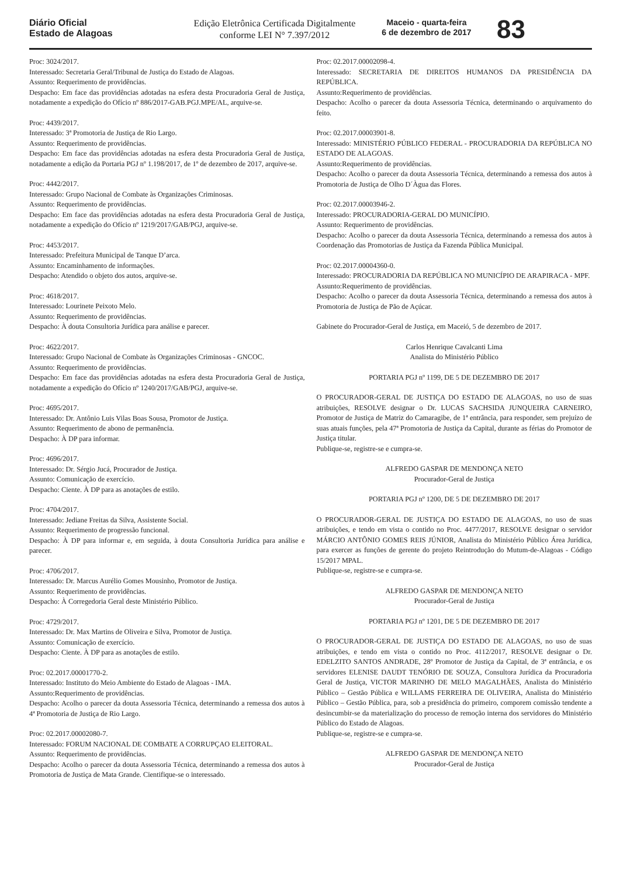Diário Oficial
Estado de Alagoas
Edição Eletrônica Certificada Digitalmente
conforme LEI N° 7.397/2012
Maceio - quarta-feira
6 de dezembro de 2017
83
Proc: 3024/2017.
Interessado: Secretaria Geral/Tribunal de Justiça do Estado de Alagoas.
Assunto: Requerimento de providências.
Despacho: Em face das providências adotadas na esfera desta Procuradoria Geral de Justiça, notadamente a expedição do Ofício nº 886/2017-GAB.PGJ.MPE/AL, arquive-se.
Proc: 4439/2017.
Interessado: 3ª Promotoria de Justiça de Rio Largo.
Assunto: Requerimento de providências.
Despacho: Em face das providências adotadas na esfera desta Procuradoria Geral de Justiça, notadamente a edição da Portaria PGJ nº 1.198/2017, de 1º de dezembro de 2017, arquive-se.
Proc: 4442/2017.
Interessado: Grupo Nacional de Combate às Organizações Criminosas.
Assunto: Requerimento de providências.
Despacho: Em face das providências adotadas na esfera desta Procuradoria Geral de Justiça, notadamente a expedição do Ofício nº 1219/2017/GAB/PGJ, arquive-se.
Proc: 4453/2017.
Interessado: Prefeitura Municipal de Tanque D’arca.
Assunto: Encaminhamento de informações.
Despacho: Atendido o objeto dos autos, arquive-se.
Proc: 4618/2017.
Interessado: Lourinete Peixoto Melo.
Assunto: Requerimento de providências.
Despacho: À douta Consultoria Jurídica para análise e parecer.
Proc: 4622/2017.
Interessado: Grupo Nacional de Combate às Organizações Criminosas - GNCOC.
Assunto: Requerimento de providências.
Despacho: Em face das providências adotadas na esfera desta Procuradoria Geral de Justiça, notadamente a expedição do Ofício nº 1240/2017/GAB/PGJ, arquive-se.
Proc: 4695/2017.
Interessado: Dr. Antônio Luis Vilas Boas Sousa, Promotor de Justiça.
Assunto: Requerimento de abono de permanência.
Despacho: À DP para informar.
Proc: 4696/2017.
Interessado: Dr. Sérgio Jucá, Procurador de Justiça.
Assunto: Comunicação de exercício.
Despacho: Ciente. À DP para as anotações de estilo.
Proc: 4704/2017.
Interessado: Jediane Freitas da Silva, Assistente Social.
Assunto: Requerimento de progressão funcional.
Despacho: À DP para informar e, em seguida, à douta Consultoria Jurídica para análise e parecer.
Proc: 4706/2017.
Interessado: Dr. Marcus Aurélio Gomes Mousinho, Promotor de Justiça.
Assunto: Requerimento de providências.
Despacho: À Corregedoria Geral deste Ministério Público.
Proc: 4729/2017.
Interessado: Dr. Max Martins de Oliveira e Silva, Promotor de Justiça.
Assunto: Comunicação de exercício.
Despacho: Ciente. À DP para as anotações de estilo.
Proc: 02.2017.00001770-2.
Interessado: Instituto do Meio Ambiente do Estado de Alagoas - IMA.
Assunto:Requerimento de providências.
Despacho: Acolho o parecer da douta Assessoria Técnica, determinando a remessa dos autos à 4ª Promotoria de Justiça de Rio Largo.
Proc: 02.2017.00002080-7.
Interessado: FORUM NACIONAL DE COMBATE A CORRUPÇAO ELEITORAL.
Assunto: Requerimento de providências.
Despacho: Acolho o parecer da douta Assessoria Técnica, determinando a remessa dos autos à Promotoria de Justiça de Mata Grande. Cientifique-se o interessado.
Proc: 02.2017.00002098-4.
Interessado: SECRETARIA DE DIREITOS HUMANOS DA PRESIDÊNCIA DA REPÚBLICA.
Assunto:Requerimento de providências.
Despacho: Acolho o parecer da douta Assessoria Técnica, determinando o arquivamento do feito.
Proc: 02.2017.00003901-8.
Interessado: MINISTÉRIO PÚBLICO FEDERAL - PROCURADORIA DA REPÚBLICA NO ESTADO DE ALAGOAS.
Assunto:Requerimento de providências.
Despacho: Acolho o parecer da douta Assessoria Técnica, determinando a remessa dos autos à Promotoria de Justiça de Olho D´Àgua das Flores.
Proc: 02.2017.00003946-2.
Interessado: PROCURADORIA-GERAL DO MUNICÍPIO.
Assunto: Requerimento de providências.
Despacho: Acolho o parecer da douta Assessoria Técnica, determinando a remessa dos autos à Coordenação das Promotorias de Justiça da Fazenda Pública Municipal.
Proc: 02.2017.00004360-0.
Interessado: PROCURADORIA DA REPÚBLICA NO MUNICÍPIO DE ARAPIRACA - MPF.
Assunto:Requerimento de providências.
Despacho: Acolho o parecer da douta Assessoria Técnica, determinando a remessa dos autos à Promotoria de Justiça de Pão de Açúcar.
Gabinete do Procurador-Geral de Justiça, em Maceió, 5 de dezembro de 2017.
Carlos Henrique Cavalcanti Lima
Analista do Ministério Público
PORTARIA PGJ nº 1199, DE 5 DE DEZEMBRO DE 2017
O PROCURADOR-GERAL DE JUSTIÇA DO ESTADO DE ALAGOAS, no uso de suas atribuições, RESOLVE designar o Dr. LUCAS SACHSIDA JUNQUEIRA CARNEIRO, Promotor de Justiça de Matriz do Camaragibe, de 1ª entrância, para responder, sem prejuízo de suas atuais funções, pela 47ª Promotoria de Justiça da Capital, durante as férias do Promotor de Justiça titular.
Publique-se, registre-se e cumpra-se.
ALFREDO GASPAR DE MENDONÇA NETO
Procurador-Geral de Justiça
PORTARIA PGJ nº 1200, DE 5 DE DEZEMBRO DE 2017
O PROCURADOR-GERAL DE JUSTIÇA DO ESTADO DE ALAGOAS, no uso de suas atribuições, e tendo em vista o contido no Proc. 4477/2017, RESOLVE designar o servidor MÁRCIO ANTÔNIO GOMES REIS JÚNIOR, Analista do Ministério Público Área Jurídica, para exercer as funções de gerente do projeto Reintrodução do Mutum-de-Alagoas - Código 15/2017 MPAL.
Publique-se, registre-se e cumpra-se.
ALFREDO GASPAR DE MENDONÇA NETO
Procurador-Geral de Justiça
PORTARIA PGJ nº 1201, DE 5 DE DEZEMBRO DE 2017
O PROCURADOR-GERAL DE JUSTIÇA DO ESTADO DE ALAGOAS, no uso de suas atribuições, e tendo em vista o contido no Proc. 4112/2017, RESOLVE designar o Dr. EDELZITO SANTOS ANDRADE, 28º Promotor de Justiça da Capital, de 3ª entrância, e os servidores ELENISE DAUDT TENÓRIO DE SOUZA, Consultora Jurídica da Procuradoria Geral de Justiça, VICTOR MARINHO DE MELO MAGALHÃES, Analista do Ministério Público – Gestão Pública e WILLAMS FERREIRA DE OLIVEIRA, Analista do Ministério Público – Gestão Pública, para, sob a presidência do primeiro, comporem comissão tendente a desincumbir-se da materialização do processo de remoção interna dos servidores do Ministério Público do Estado de Alagoas.
Publique-se, registre-se e cumpra-se.
ALFREDO GASPAR DE MENDONÇA NETO
Procurador-Geral de Justiça